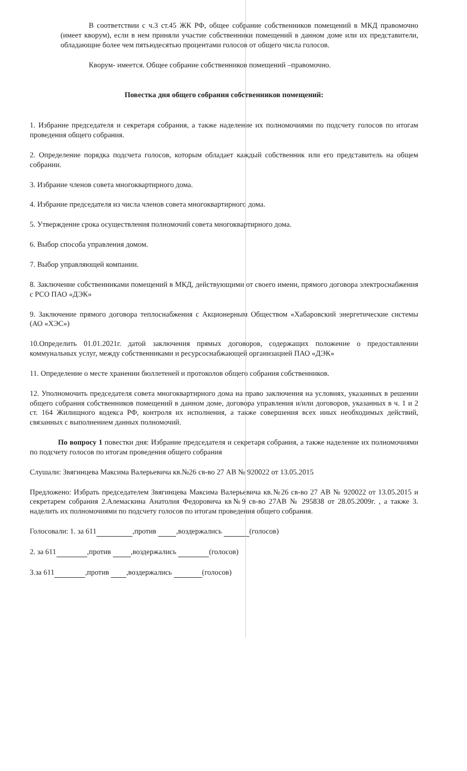В соответствии с ч.3 ст.45 ЖК РФ, общее собрание собственников помещений в МКД правомочно (имеет кворум), если в нем приняли участие собственники помещений в данном доме или их представители, обладающие более чем пятьюдесятью процентами голосов от общего числа голосов.
Кворум- имеется. Общее собрание собственников помещений –правомочно.
Повестка дня общего собрания собственников помещений:
1. Избрание председателя и секретаря собрания, а также наделение их полномочиями по подсчету голосов по итогам проведения общего собрания.
2. Определение порядка подсчета голосов, которым обладает каждый собственник или его представитель на общем собрании.
3. Избрание членов совета многоквартирного дома.
4. Избрание председателя из числа членов совета многоквартирного дома.
5. Утверждение срока осуществления полномочий совета многоквартирного дома.
6. Выбор способа управления домом.
7. Выбор управляющей компании.
8. Заключение собственниками помещений в МКД, действующими от своего имени, прямого договора электроснабжения с РСО ПАО «ДЭК»
9. Заключение прямого договора теплоснабжения с Акционерным Обществом «Хабаровский энергетические системы (АО «ХЭС»)
10.Определить 01.01.2021г. датой заключения прямых договоров, содержащих положение о предоставлении коммунальных услуг, между собственниками и ресурсоснабжающей организацией ПАО «ДЭК»
11. Определение о месте хранении бюллетеней и протоколов общего собрания собственников.
12. Уполномочить председателя совета многоквартирного дома на право заключения на условиях, указанных в решении общего собрания собственников помещений в данном доме, договора управления и/или договоров, указанных в ч. 1 и 2 ст. 164 Жилищного кодекса РФ, контроля их исполнения, а также совершения всех иных необходимых действий, связанных с выполнением данных полномочий.
По вопросу 1 повестки дня: Избрание председателя и секретаря собрания, а также наделение их полномочиями по подсчету голосов по итогам проведения общего собрания
Слушали: Звягинцева Максима Валерьевича кв.№26 св-во 27 АВ № 920022 от 13.05.2015
Предложено: Избрать председателем Звягинцева Максима Валерьевича кв.№26 св-во 27 АВ № 920022 от 13.05.2015 и секретарем собрания 2.Алемаскина Анатолия Федоровича кв№9 св-во 27АВ № 295838 от 28.05.2009г. , а также 3. наделить их полномочиями по подсчету голосов по итогам проведения общего собрания.
Голосовали: 1. за 611 ,против ,воздержались (голосов)
2. за 611 ,против ,воздержались (голосов)
3.за 611 ,против ,воздержались (голосов)